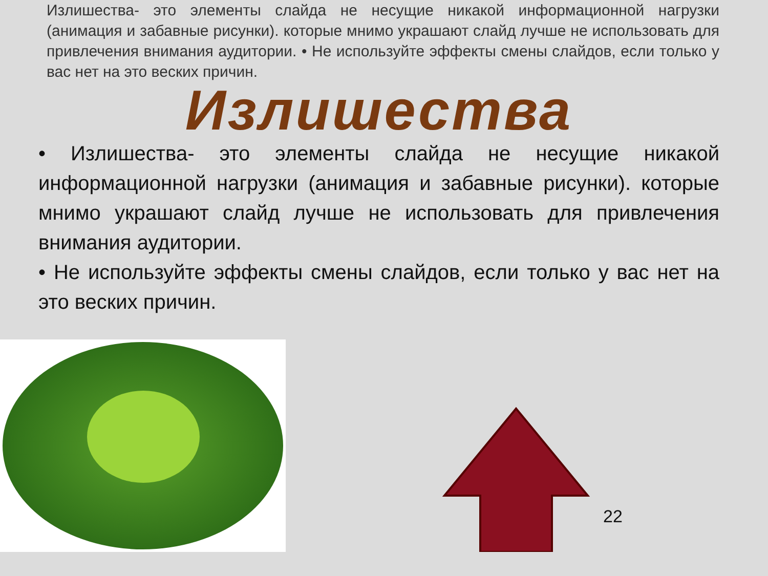Излишества- это элементы слайда не несущие никакой информационной нагрузки (анимация и забавные рисунки). которые мнимо украшают слайд лучше не использовать для привлечения внимания аудитории. • Не используйте эффекты смены слайдов, если только у вас нет на это веских причин.
Излишества
• Излишества- это элементы слайда не несущие никакой информационной нагрузки (анимация и забавные рисунки). которые мнимо украшают слайд лучше не использовать для привлечения внимания аудитории.
• Не используйте эффекты смены слайдов, если только у вас нет на это веских причин.
22